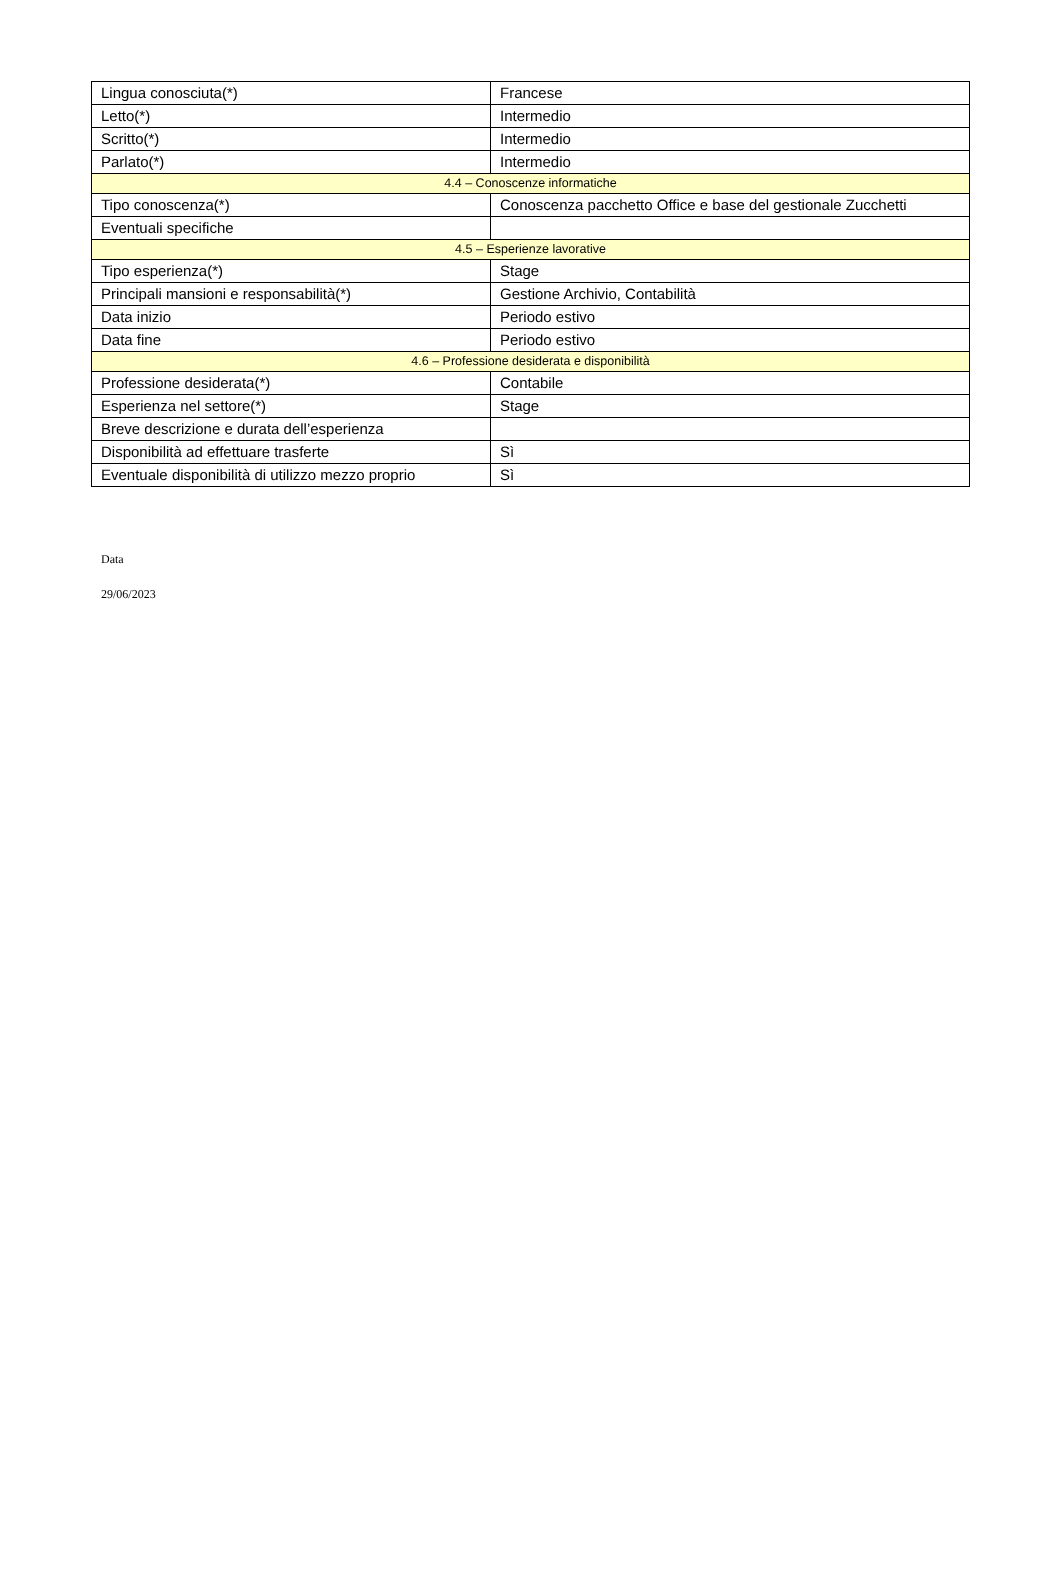| Lingua conosciuta(*) | Francese |
| Letto(*) | Intermedio |
| Scritto(*) | Intermedio |
| Parlato(*) | Intermedio |
| 4.4 – Conoscenze informatiche | |
| Tipo conoscenza(*) | Conoscenza pacchetto Office e base del gestionale Zucchetti |
| Eventuali specifiche | |
| 4.5 – Esperienze lavorative | |
| Tipo esperienza(*) | Stage |
| Principali mansioni e responsabilità(*) | Gestione Archivio, Contabilità |
| Data inizio | Periodo estivo |
| Data fine | Periodo estivo |
| 4.6 – Professione desiderata e disponibilità | |
| Professione desiderata(*) | Contabile |
| Esperienza nel settore(*) | Stage |
| Breve descrizione e durata dell’esperienza | |
| Disponibilità ad effettuare trasferte | Sì |
| Eventuale disponibilità di utilizzo mezzo proprio | Sì |
Data
29/06/2023